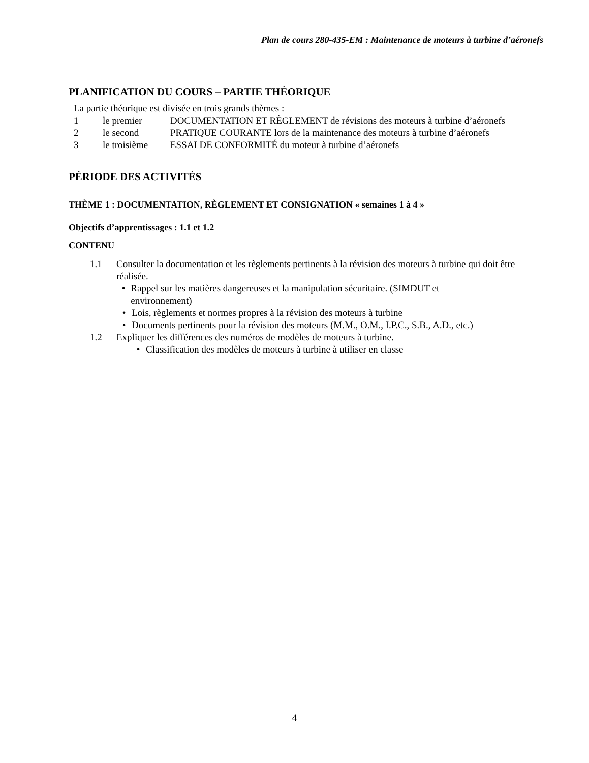Plan de cours 280-435-EM : Maintenance de moteurs à turbine d’aéronefs
PLANIFICATION DU COURS – PARTIE THÉORIQUE
La partie théorique est divisée en trois grands thèmes :
1 le premier DOCUMENTATION ET RÈGLEMENT de révisions des moteurs à turbine d’aéronefs
2 le second PRATIQUE COURANTE lors de la maintenance des moteurs à turbine d’aéronefs
3 le troisième ESSAI DE CONFORMITÉ du moteur à turbine d’aéronefs
PÉRIODE DES ACTIVITÉS
THÈME 1 : DOCUMENTATION, RÈGLEMENT ET CONSIGNATION « semaines 1 à 4 »
Objectifs d’apprentissages : 1.1 et 1.2
CONTENU
1.1 Consulter la documentation et les règlements pertinents à la révision des moteurs à turbine qui doit être réalisée.
• Rappel sur les matières dangereuses et la manipulation sécuritaire. (SIMDUT et environnement)
• Lois, règlements et normes propres à la révision des moteurs à turbine
• Documents pertinents pour la révision des moteurs (M.M., O.M., I.P.C., S.B., A.D., etc.)
1.2 Expliquer les différences des numéros de modèles de moteurs à turbine.
• Classification des modèles de moteurs à turbine à utiliser en classe
4